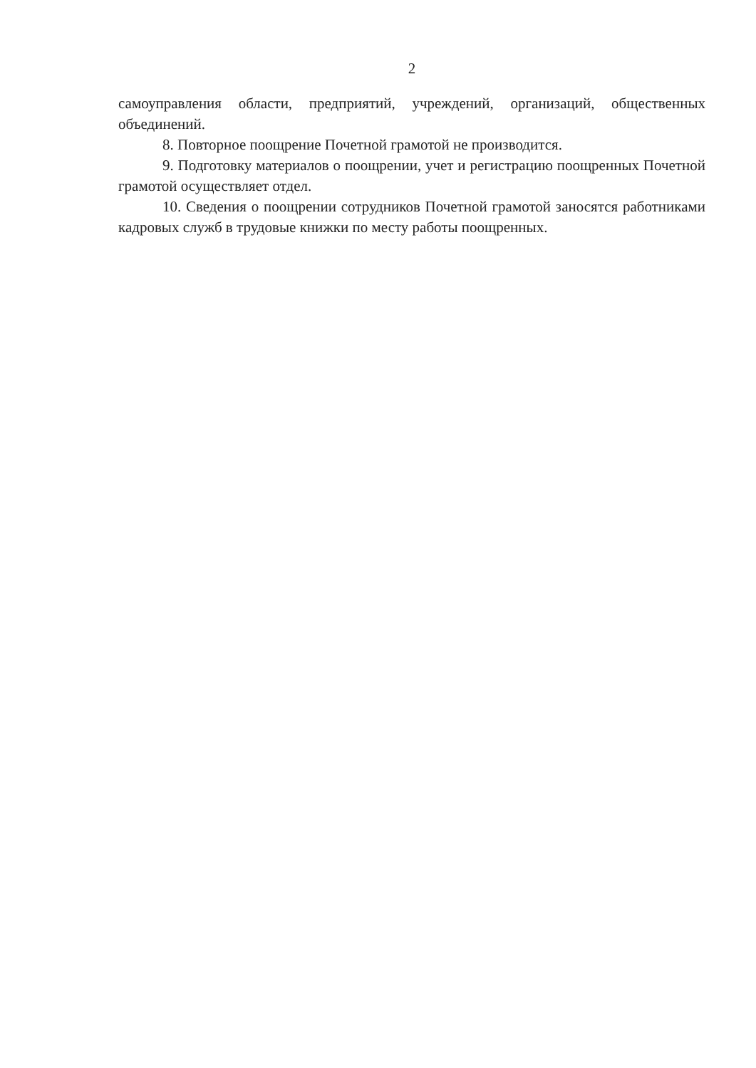2
самоуправления области, предприятий, учреждений, организаций, общественных объединений.
8. Повторное поощрение Почетной грамотой не производится.
9. Подготовку материалов о поощрении, учет и регистрацию поощренных Почетной грамотой осуществляет отдел.
10. Сведения о поощрении сотрудников Почетной грамотой заносятся работниками кадровых служб в трудовые книжки по месту работы поощренных.